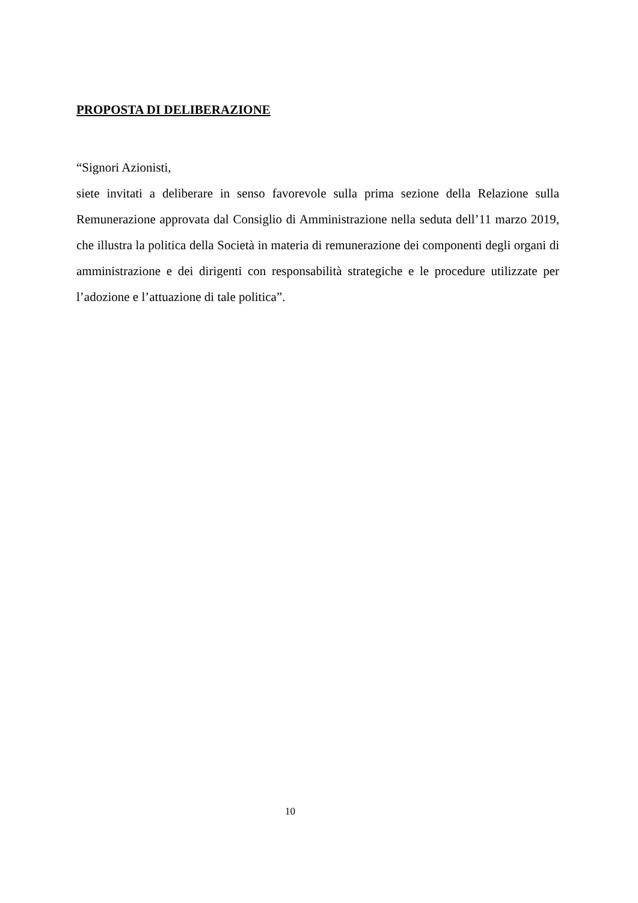PROPOSTA DI DELIBERAZIONE
“Signori Azionisti,
siete invitati a deliberare in senso favorevole sulla prima sezione della Relazione sulla Remunerazione approvata dal Consiglio di Amministrazione nella seduta dell’11 marzo 2019, che illustra la politica della Società in materia di remunerazione dei componenti degli organi di amministrazione e dei dirigenti con responsabilità strategiche e le procedure utilizzate per l’adozione e l’attuazione di tale politica”.
10